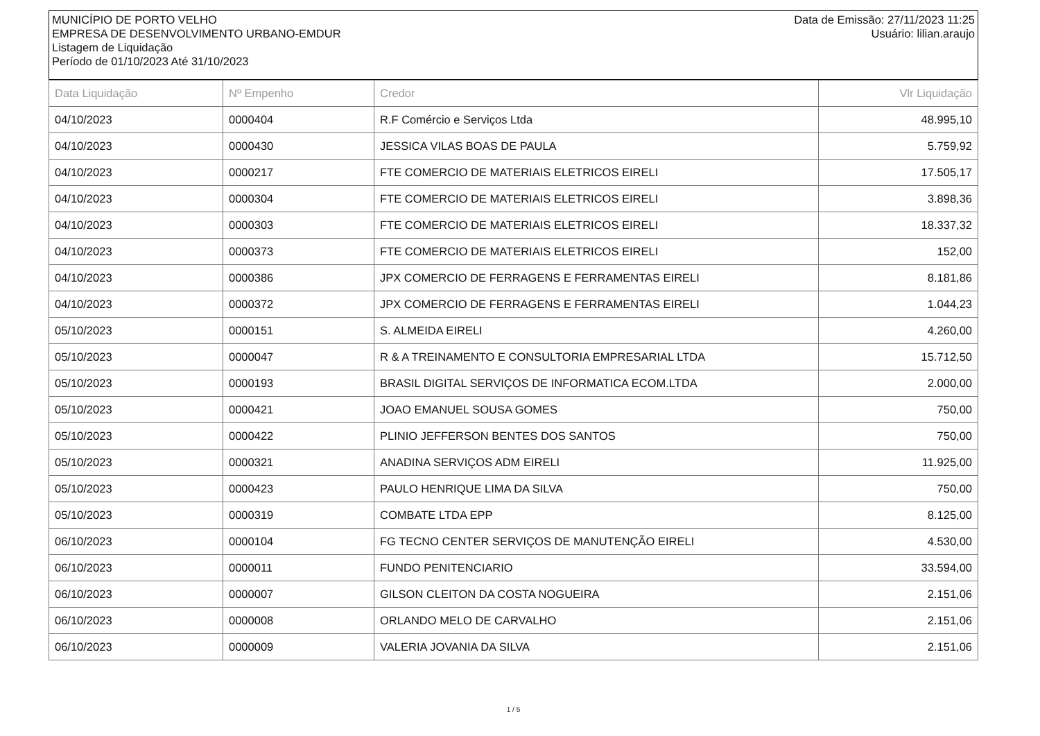MUNICÍPIO DE PORTO VELHO
EMPRESA DE DESENVOLVIMENTO URBANO-EMDUR
Listagem de Liquidação
Período de 01/10/2023 Até 31/10/2023
Data de Emissão: 27/11/2023 11:25
Usuário: lilian.araujo
| Data Liquidação | Nº Empenho | Credor | Vlr Liquidação |
| --- | --- | --- | --- |
| 04/10/2023 | 0000404 | R.F Comércio e Serviços Ltda | 48.995,10 |
| 04/10/2023 | 0000430 | JESSICA VILAS BOAS DE PAULA | 5.759,92 |
| 04/10/2023 | 0000217 | FTE COMERCIO DE MATERIAIS ELETRICOS EIRELI | 17.505,17 |
| 04/10/2023 | 0000304 | FTE COMERCIO DE MATERIAIS ELETRICOS EIRELI | 3.898,36 |
| 04/10/2023 | 0000303 | FTE COMERCIO DE MATERIAIS ELETRICOS EIRELI | 18.337,32 |
| 04/10/2023 | 0000373 | FTE COMERCIO DE MATERIAIS ELETRICOS EIRELI | 152,00 |
| 04/10/2023 | 0000386 | JPX COMERCIO DE FERRAGENS E FERRAMENTAS EIRELI | 8.181,86 |
| 04/10/2023 | 0000372 | JPX COMERCIO DE FERRAGENS E FERRAMENTAS EIRELI | 1.044,23 |
| 05/10/2023 | 0000151 | S. ALMEIDA EIRELI | 4.260,00 |
| 05/10/2023 | 0000047 | R & A TREINAMENTO E CONSULTORIA EMPRESARIAL LTDA | 15.712,50 |
| 05/10/2023 | 0000193 | BRASIL DIGITAL SERVIÇOS DE INFORMATICA ECOM.LTDA | 2.000,00 |
| 05/10/2023 | 0000421 | JOAO EMANUEL SOUSA GOMES | 750,00 |
| 05/10/2023 | 0000422 | PLINIO JEFFERSON BENTES DOS SANTOS | 750,00 |
| 05/10/2023 | 0000321 | ANADINA SERVIÇOS ADM EIRELI | 11.925,00 |
| 05/10/2023 | 0000423 | PAULO HENRIQUE LIMA DA SILVA | 750,00 |
| 05/10/2023 | 0000319 | COMBATE LTDA EPP | 8.125,00 |
| 06/10/2023 | 0000104 | FG TECNO CENTER SERVIÇOS DE MANUTENÇÃO EIRELI | 4.530,00 |
| 06/10/2023 | 0000011 | FUNDO PENITENCIARIO | 33.594,00 |
| 06/10/2023 | 0000007 | GILSON CLEITON DA COSTA NOGUEIRA | 2.151,06 |
| 06/10/2023 | 0000008 | ORLANDO MELO DE CARVALHO | 2.151,06 |
| 06/10/2023 | 0000009 | VALERIA JOVANIA DA SILVA | 2.151,06 |
1 / 5